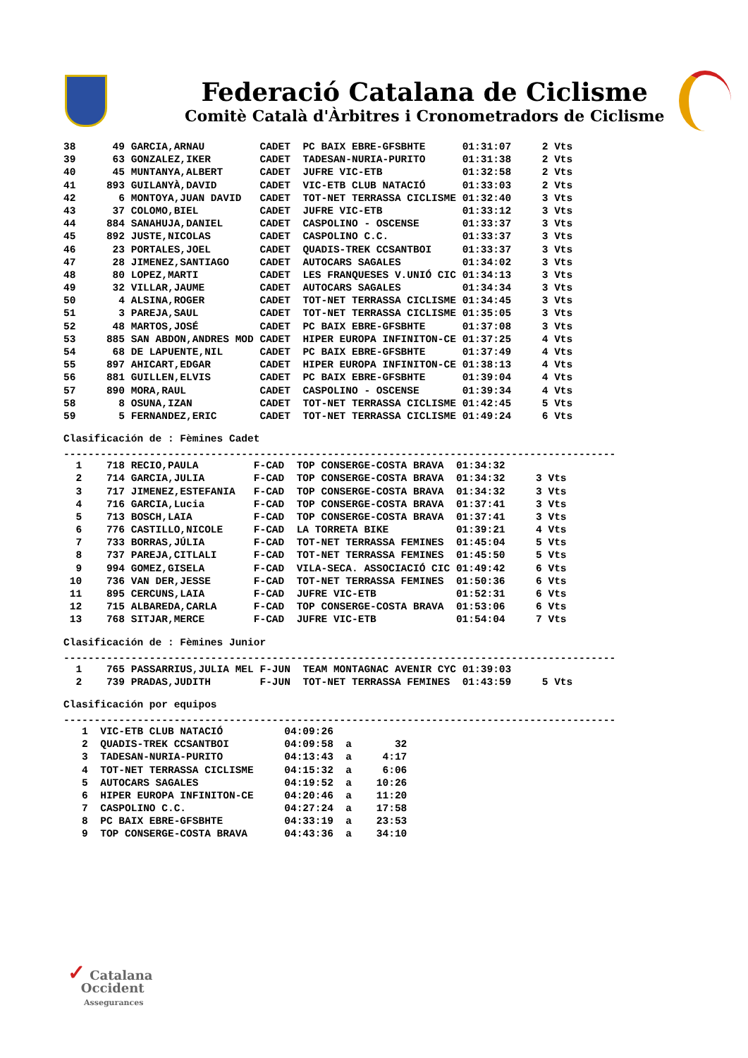Federació Catalana de Ciclisme
Comitè Català d'Àrbitres i Cronometradors de Ciclisme
| 38 49 | GARCIA,ARNAU | CADET | PC BAIX EBRE-GFSBHTE | 01:31:07 | 2 Vts |
| 39 63 | GONZALEZ,IKER | CADET | TADESAN-NURIA-PURITO | 01:31:38 | 2 Vts |
| 40 45 | MUNTANYA,ALBERT | CADET | JUFRE VIC-ETB | 01:32:58 | 2 Vts |
| 41 893 | GUILANYÀ,DAVID | CADET | VIC-ETB CLUB NATACIÓ | 01:33:03 | 2 Vts |
| 42 6 | MONTOYA,JUAN DAVID | CADET | TOT-NET TERRASSA CICLISME | 01:32:40 | 3 Vts |
| 43 37 | COLOMO,BIEL | CADET | JUFRE VIC-ETB | 01:33:12 | 3 Vts |
| 44 884 | SANAHUJA,DANIEL | CADET | CASPOLINO - OSCENSE | 01:33:37 | 3 Vts |
| 45 892 | JUSTE,NICOLAS | CADET | CASPOLINO C.C. | 01:33:37 | 3 Vts |
| 46 23 | PORTALES,JOEL | CADET | QUADIS-TREK CCSANTBOI | 01:33:37 | 3 Vts |
| 47 28 | JIMENEZ,SANTIAGO | CADET | AUTOCARS SAGALES | 01:34:02 | 3 Vts |
| 48 80 | LOPEZ,MARTI | CADET | LES FRANQUESES V.UNIÓ CIC | 01:34:13 | 3 Vts |
| 49 32 | VILLAR,JAUME | CADET | AUTOCARS SAGALES | 01:34:34 | 3 Vts |
| 50 4 | ALSINA,ROGER | CADET | TOT-NET TERRASSA CICLISME | 01:34:45 | 3 Vts |
| 51 3 | PAREJA,SAUL | CADET | TOT-NET TERRASSA CICLISME | 01:35:05 | 3 Vts |
| 52 48 | MARTOS,JOSÉ | CADET | PC BAIX EBRE-GFSBHTE | 01:37:08 | 3 Vts |
| 53 885 | SAN ABDON,ANDRES MOD | CADET | HIPER EUROPA INFINITON-CE | 01:37:25 | 4 Vts |
| 54 68 | DE LAPUENTE,NIL | CADET | PC BAIX EBRE-GFSBHTE | 01:37:49 | 4 Vts |
| 55 897 | AHICART,EDGAR | CADET | HIPER EUROPA INFINITON-CE | 01:38:13 | 4 Vts |
| 56 881 | GUILLEN,ELVIS | CADET | PC BAIX EBRE-GFSBHTE | 01:39:04 | 4 Vts |
| 57 890 | MORA,RAUL | CADET | CASPOLINO - OSCENSE | 01:39:34 | 4 Vts |
| 58 8 | OSUNA,IZAN | CADET | TOT-NET TERRASSA CICLISME | 01:42:45 | 5 Vts |
| 59 5 | FERNANDEZ,ERIC | CADET | TOT-NET TERRASSA CICLISME | 01:49:24 | 6 Vts |
Clasificación de : Fèmines Cadet
------------------------------------------------------------------------------------------
| 1 718 | RECIO,PAULA | F-CAD | TOP CONSERGE-COSTA BRAVA | 01:34:32 | |
| 2 714 | GARCIA,JULIA | F-CAD | TOP CONSERGE-COSTA BRAVA | 01:34:32 | 3 Vts |
| 3 717 | JIMENEZ,ESTEFANIA | F-CAD | TOP CONSERGE-COSTA BRAVA | 01:34:32 | 3 Vts |
| 4 716 | GARCIA,Lucia | F-CAD | TOP CONSERGE-COSTA BRAVA | 01:37:41 | 3 Vts |
| 5 713 | BOSCH,LAIA | F-CAD | TOP CONSERGE-COSTA BRAVA | 01:37:41 | 3 Vts |
| 6 776 | CASTILLO,NICOLE | F-CAD | LA TORRETA BIKE | 01:39:21 | 4 Vts |
| 7 733 | BORRAS,JÚLIA | F-CAD | TOT-NET TERRASSA FEMINES | 01:45:04 | 5 Vts |
| 8 737 | PAREJA,CITLALI | F-CAD | TOT-NET TERRASSA FEMINES | 01:45:50 | 5 Vts |
| 9 994 | GOMEZ,GISELA | F-CAD | VILA-SECA. ASSOCIACIÓ CIC | 01:49:42 | 6 Vts |
| 10 736 | VAN DER,JESSE | F-CAD | TOT-NET TERRASSA FEMINES | 01:50:36 | 6 Vts |
| 11 895 | CERCUNS,LAIA | F-CAD | JUFRE VIC-ETB | 01:52:31 | 6 Vts |
| 12 715 | ALBAREDA,CARLA | F-CAD | TOP CONSERGE-COSTA BRAVA | 01:53:06 | 6 Vts |
| 13 768 | SITJAR,MERCE | F-CAD | JUFRE VIC-ETB | 01:54:04 | 7 Vts |
Clasificación de : Fèmines Junior
------------------------------------------------------------------------------------------
| 1 765 | PASSARRIUS,JULIA MEL | F-JUN | TEAM MONTAGNAC AVENIR CYC | 01:39:03 | |
| 2 739 | PRADAS,JUDITH | F-JUN | TOT-NET TERRASSA FEMINES | 01:43:59 | 5 Vts |
Clasificación por equipos
------------------------------------------------------------------------------------------
| 1 | VIC-ETB CLUB NATACIÓ | 04:09:26 | | |
| 2 | QUADIS-TREK CCSANTBOI | 04:09:58 | a | 32 |
| 3 | TADESAN-NURIA-PURITO | 04:13:43 | a | 4:17 |
| 4 | TOT-NET TERRASSA CICLISME | 04:15:32 | a | 6:06 |
| 5 | AUTOCARS SAGALES | 04:19:52 | a | 10:26 |
| 6 | HIPER EUROPA INFINITON-CE | 04:20:46 | a | 11:20 |
| 7 | CASPOLINO C.C. | 04:27:24 | a | 17:58 |
| 8 | PC BAIX EBRE-GFSBHTE | 04:33:19 | a | 23:53 |
| 9 | TOP CONSERGE-COSTA BRAVA | 04:43:36 | a | 34:10 |
✓ Catalana
Occident
Assegurances